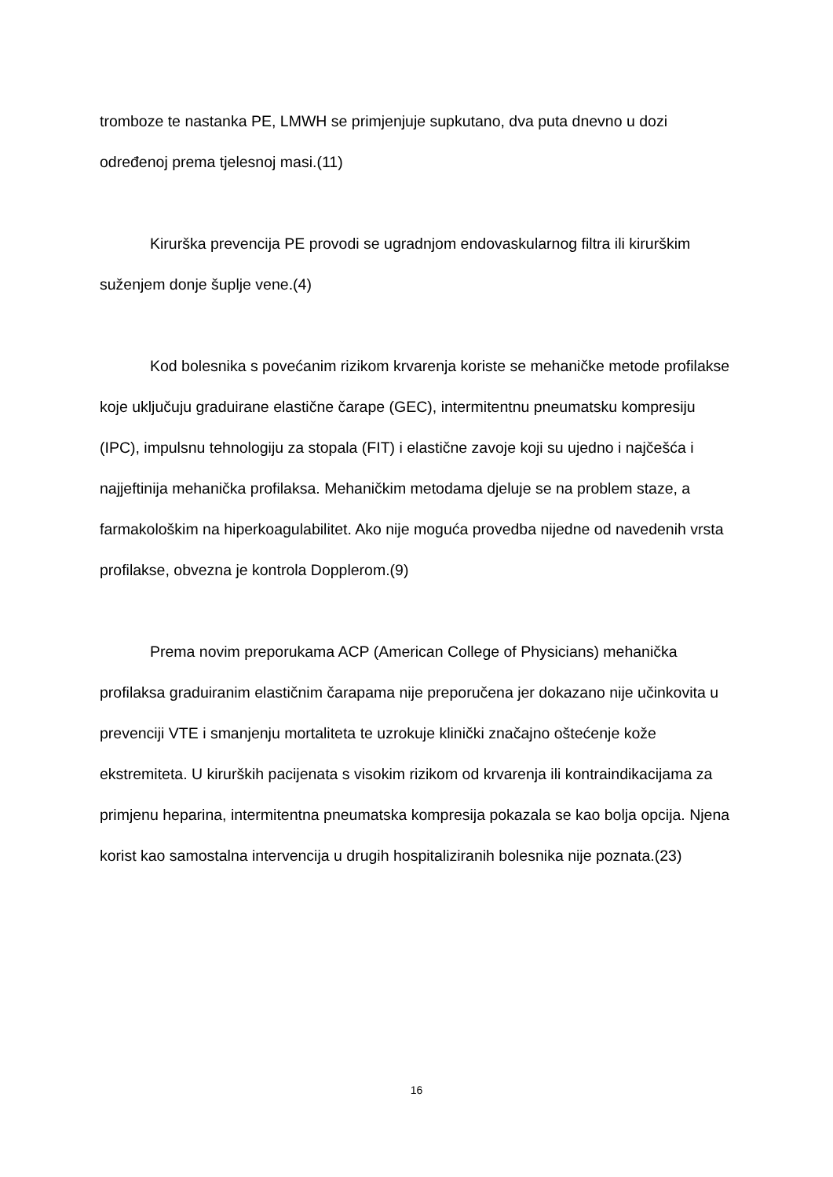tromboze te nastanka PE, LMWH se primjenjuje supkutano, dva puta dnevno u dozi određenoj prema tjelesnoj masi.(11)
Kirurška prevencija PE provodi se ugradnjom endovaskularnog filtra ili kirurškim suženjem donje šuplje vene.(4)
Kod bolesnika s povećanim rizikom krvarenja koriste se mehaničke metode profilakse koje uključuju graduirane elastične čarape (GEC), intermitentnu pneumatsku kompresiju (IPC), impulsnu tehnologiju za stopala (FIT) i elastične zavoje koji su ujedno i najčešća i najjeftinija mehanička profilaksa. Mehaničkim metodama djeluje se na problem staze, a farmakološkim na hiperkoagulabilitet. Ako nije moguća provedba nijedne od navedenih vrsta profilakse, obvezna je kontrola Dopplerom.(9)
Prema novim preporukama ACP (American College of Physicians) mehanička profilaksa graduiranim elastičnim čarapama nije preporučena jer dokazano nije učinkovita u prevenciji VTE i smanjenju mortaliteta te uzrokuje klinički značajno oštećenje kože ekstremiteta. U kirurških pacijenata s visokim rizikom od krvarenja ili kontraindikacijama za primjenu heparina, intermitentna pneumatska kompresija pokazala se kao bolja opcija. Njena korist kao samostalna intervencija u drugih hospitaliziranih bolesnika nije poznata.(23)
16